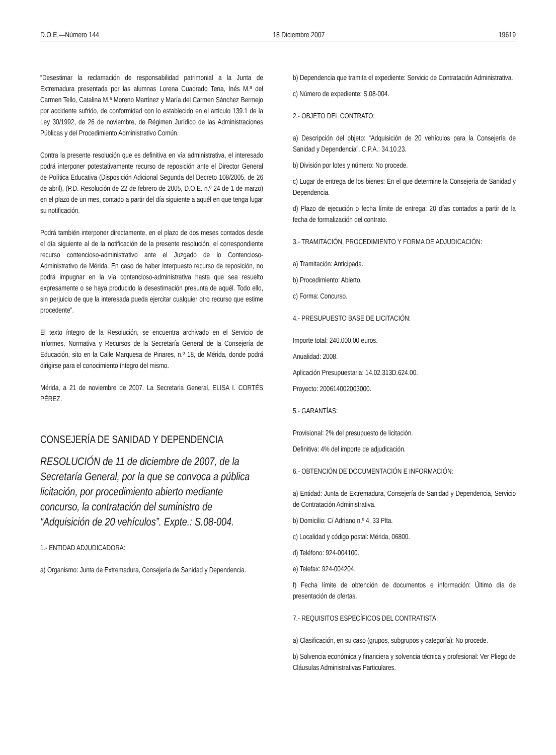D.O.E.—Número 144 18 Diciembre 2007 19619
“Desestimar la reclamación de responsabilidad patrimonial a la Junta de Extremadura presentada por las alumnas Lorena Cuadrado Tena, Inés M.ª del Carmen Tello, Catalina M.ª Moreno Martínez y María del Carmen Sánchez Bermejo por accidente sufrido, de conformidad con lo establecido en el artículo 139.1 de la Ley 30/1992, de 26 de noviembre, de Régimen Jurídico de las Administraciones Públicas y del Procedimiento Administrativo Común.
Contra la presente resolución que es definitiva en vía administrativa, el interesado podrá interponer potestativamente recurso de reposición ante el Director General de Política Educativa (Disposición Adicional Segunda del Decreto 108/2005, de 26 de abril), (P.D. Resolución de 22 de febrero de 2005, D.O.E. n.º 24 de 1 de marzo) en el plazo de un mes, contado a partir del día siguiente a aquél en que tenga lugar su notificación.
Podrá también interponer directamente, en el plazo de dos meses contados desde el día siguiente al de la notificación de la presente resolución, el correspondiente recurso contencioso-administrativo ante el Juzgado de lo Contencioso-Administrativo de Mérida. En caso de haber interpuesto recurso de reposición, no podrá impugnar en la vía contencioso-administrativa hasta que sea resuelto expresamente o se haya producido la desestimación presunta de aquél. Todo ello, sin perjuicio de que la interesada pueda ejercitar cualquier otro recurso que estime procedente”.
El texto íntegro de la Resolución, se encuentra archivado en el Servicio de Informes, Normativa y Recursos de la Secretaría General de la Consejería de Educación, sito en la Calle Marquesa de Pinares, n.º 18, de Mérida, donde podrá dirigirse para el conocimiento íntegro del mismo.
Mérida, a 21 de noviembre de 2007. La Secretaria General, ELISA I. CORTÉS PÉREZ.
CONSEJERÍA DE SANIDAD Y DEPENDENCIA
RESOLUCIÓN de 11 de diciembre de 2007, de la Secretaría General, por la que se convoca a pública licitación, por procedimiento abierto mediante concurso, la contratación del suministro de “Adquisición de 20 vehículos”. Expte.: S.08-004.
1.- ENTIDAD ADJUDICADORA:
a) Organismo: Junta de Extremadura, Consejería de Sanidad y Dependencia.
b) Dependencia que tramita el expediente: Servicio de Contratación Administrativa.
c) Número de expediente: S.08-004.
2.- OBJETO DEL CONTRATO:
a) Descripción del objeto: “Adquisición de 20 vehículos para la Consejería de Sanidad y Dependencia”. C.P.A.: 34.10.23.
b) División por lotes y número: No procede.
c) Lugar de entrega de los bienes: En el que determine la Consejería de Sanidad y Dependencia.
d) Plazo de ejecución o fecha límite de entrega: 20 días contados a partir de la fecha de formalización del contrato.
3.- TRAMITACIÓN, PROCEDIMIENTO Y FORMA DE ADJUDICACIÓN:
a) Tramitación: Anticipada.
b) Procedimiento: Abierto.
c) Forma: Concurso.
4.- PRESUPUESTO BASE DE LICITACIÓN:
Importe total: 240.000,00 euros.
Anualidad: 2008.
Aplicación Presupuestaria: 14.02.313D.624.00.
Proyecto: 200614002003000.
5.- GARANTÍAS:
Provisional: 2% del presupuesto de licitación.
Definitiva: 4% del importe de adjudicación.
6.- OBTENCIÓN DE DOCUMENTACIÓN E INFORMACIÓN:
a) Entidad: Junta de Extremadura, Consejería de Sanidad y Dependencia, Servicio de Contratación Administrativa.
b) Domicilio: C/ Adriano n.º 4, 33 Plta.
c) Localidad y código postal: Mérida, 06800.
d) Teléfono: 924-004100.
e) Telefax: 924-004204.
f) Fecha límite de obtención de documentos e información: Último día de presentación de ofertas.
7.- REQUISITOS ESPECÍFICOS DEL CONTRATISTA:
a) Clasificación, en su caso (grupos, subgrupos y categoría): No procede.
b) Solvencia económica y financiera y solvencia técnica y profesional: Ver Pliego de Cláusulas Administrativas Particulares.